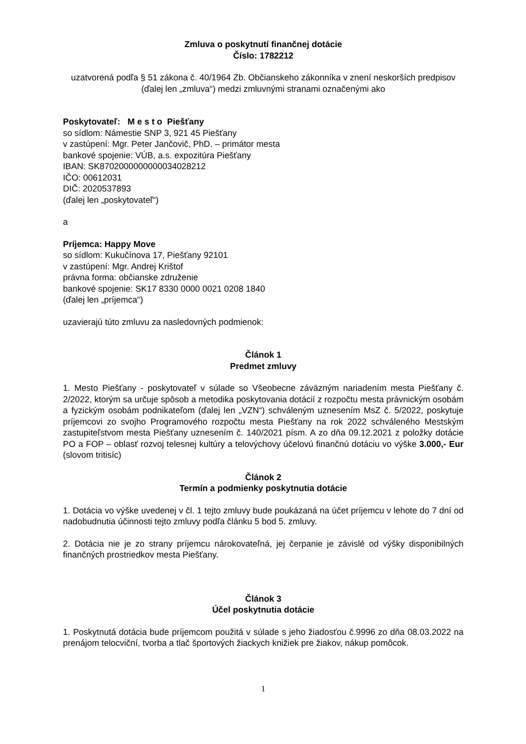Zmluva o poskytnutí finančnej dotácie
Číslo: 1782212
uzatvorená podľa § 51 zákona č. 40/1964 Zb. Občianskeho zákonníka v znení neskorších predpisov (ďalej len „zmluva“) medzi zmluvnými stranami označenými ako
Poskytovateľ: M e s t o Piešťany
so sídlom: Námestie SNP 3, 921 45 Piešťany
v zastúpení: Mgr. Peter Jančovič, PhD. – primátor mesta
bankové spojenie: VÚB, a.s. expozitúra Piešťany
IBAN: SK8702000000000034028212
IČO: 00612031
DIČ: 2020537893
(ďalej len „poskytovateľ“)
a
Príjemca: Happy Move
so sídlom: Kukučínova 17, Piešťany 92101
v zastúpení: Mgr. Andrej Krištof
právna forma: občianske združenie
bankové spojenie: SK17 8330 0000 0021 0208 1840
(ďalej len „príjemca“)
uzavierajú túto zmluvu za nasledovných podmienok:
Článok 1
Predmet zmluvy
1. Mesto Piešťany - poskytovateľ v súlade so Všeobecne záväzným nariadením mesta Piešťany č. 2/2022, ktorým sa určuje spôsob a metodika poskytovania dotácií z rozpočtu mesta právnickým osobám a fyzickým osobám podnikateľom (ďalej len „VZN“) schváleným uznesením MsZ č. 5/2022, poskytuje príjemcovi zo svojho Programového rozpočtu mesta Piešťany na rok 2022 schváleného Mestským zastupiteľstvom mesta Piešťany uznesením č. 140/2021 písm. A zo dňa 09.12.2021 z položky dotácie PO a FOP – oblasť rozvoj telesnej kultúry a telovýchovy účelovú finančnú dotáciu vo výške 3.000,- Eur (slovom tritisíc)
Článok 2
Termín a podmienky poskytnutia dotácie
1. Dotácia vo výške uvedenej v čl. 1 tejto zmluvy bude poukázaná na účet príjemcu v lehote do 7 dní od nadobudnutia účinnosti tejto zmluvy podľa článku 5 bod 5. zmluvy.
2. Dotácia nie je zo strany príjemcu nárokovateľná, jej čerpanie je závislé od výšky disponibilných finančných prostriedkov mesta Piešťany.
Článok 3
Účel poskytnutia dotácie
1. Poskytnutá dotácia bude príjemcom použitá v súlade s jeho žiadosťou č.9996 zo dňa 08.03.2022 na prenájom telocviční, tvorba a tlač športových žiackych knižiek pre žiakov, nákup pomôcok.
1